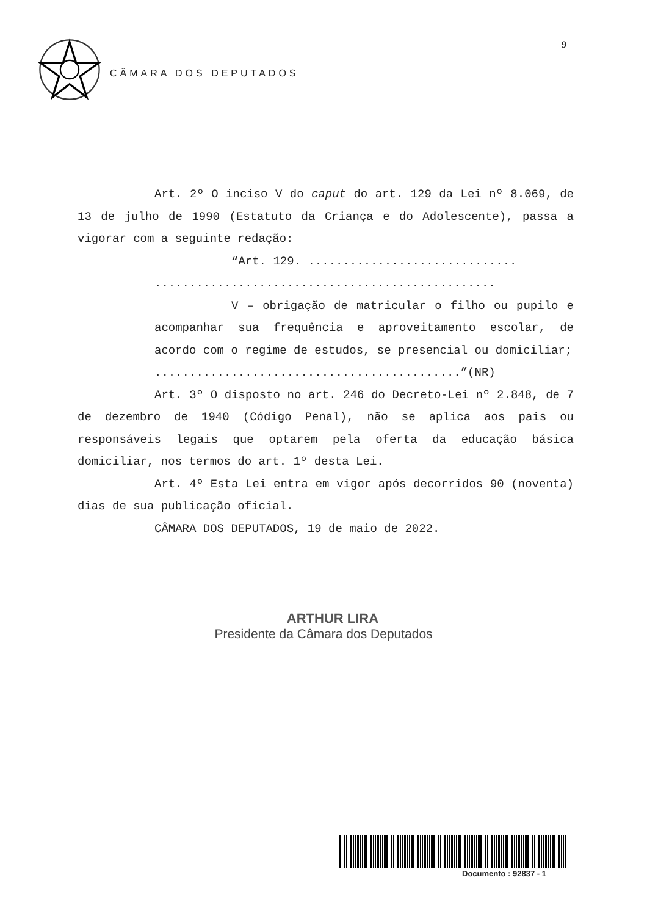9
CÂMARA DOS DEPUTADOS
Art. 2º O inciso V do caput do art. 129 da Lei nº 8.069, de 13 de julho de 1990 (Estatuto da Criança e do Adolescente), passa a vigorar com a seguinte redação:
“Art. 129. ..............................
.................................................
V – obrigação de matricular o filho ou pupilo e acompanhar sua frequência e aproveitamento escolar, de acordo com o regime de estudos, se presencial ou domiciliar;
............................................”(NR)
Art. 3º O disposto no art. 246 do Decreto-Lei nº 2.848, de 7 de dezembro de 1940 (Código Penal), não se aplica aos pais ou responsáveis legais que optarem pela oferta da educação básica domiciliar, nos termos do art. 1º desta Lei.
Art. 4º Esta Lei entra em vigor após decorridos 90 (noventa) dias de sua publicação oficial.
CÂMARA DOS DEPUTADOS, 19 de maio de 2022.
ARTHUR LIRA
Presidente da Câmara dos Deputados
Documento : 92837 - 1